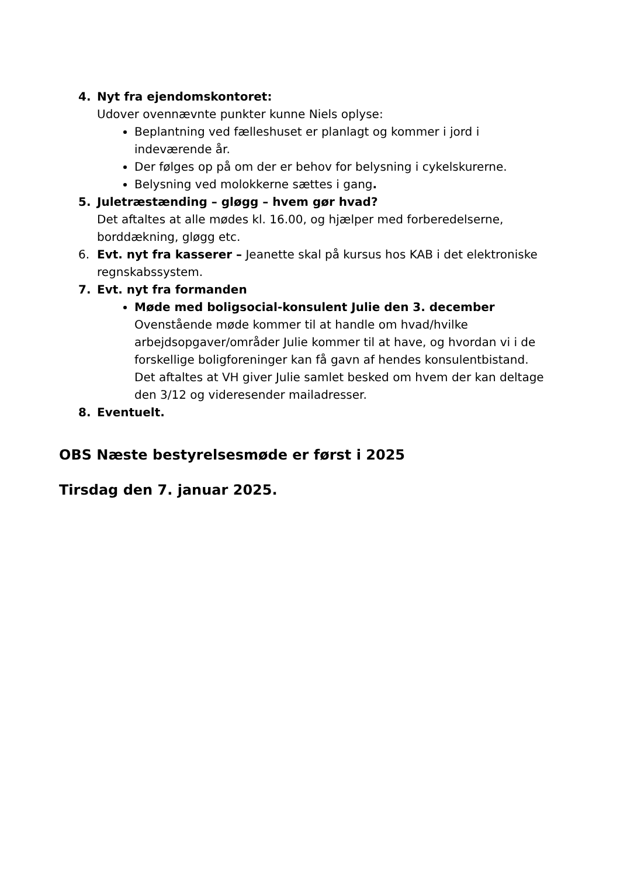4. Nyt fra ejendomskontoret:
Udover ovennævnte punkter kunne Niels oplyse:
Beplantning ved fælleshuset er planlagt og kommer i jord i indeværende år.
Der følges op på om der er behov for belysning i cykelskurerne.
Belysning ved molokkerne sættes i gang.
5. Juletræstænding – gløgg – hvem gør hvad?
Det aftaltes at alle mødes kl. 16.00, og hjælper med forberedelserne, borddækning, gløgg etc.
6. Evt. nyt fra kasserer – Jeanette skal på kursus hos KAB i det elektroniske regnskabssystem.
7. Evt. nyt fra formanden
Møde med boligsocial-konsulent Julie den 3. december
Ovenstående møde kommer til at handle om hvad/hvilke arbejdsopgaver/områder Julie kommer til at have, og hvordan vi i de forskellige boligforeninger kan få gavn af hendes konsulentbistand.
Det aftaltes at VH giver Julie samlet besked om hvem der kan deltage den 3/12 og videresender mailadresser.
8. Eventuelt.
OBS Næste bestyrelsesmøde er først i 2025
Tirsdag den 7. januar 2025.